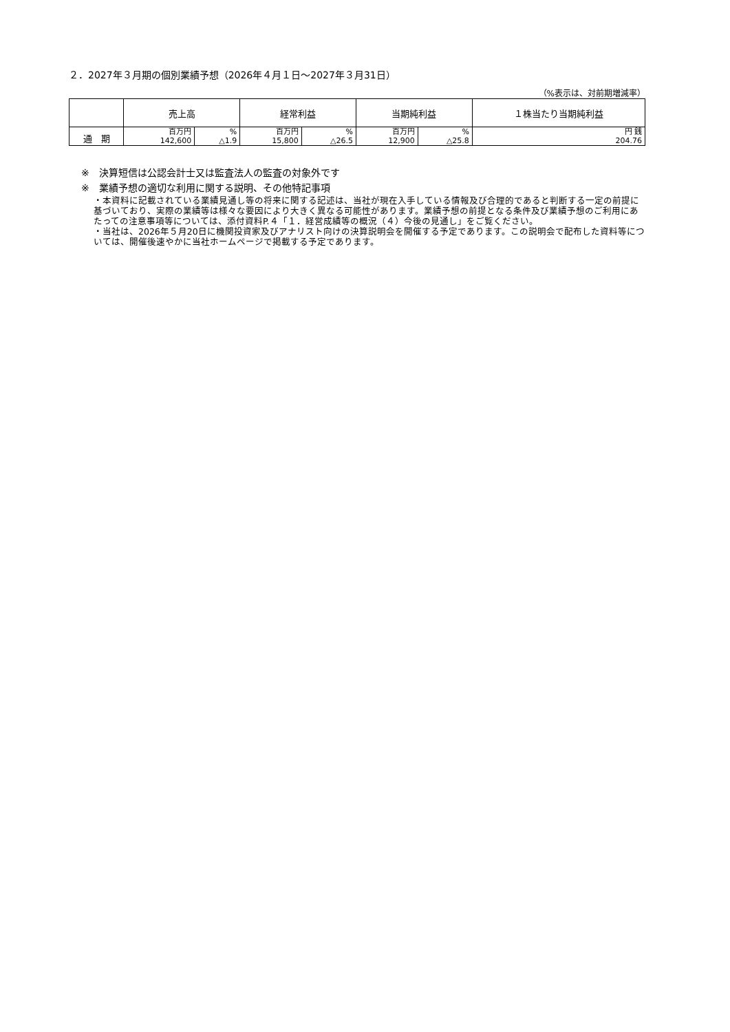２．2027年３月期の個別業績予想（2026年４月１日～2027年３月31日）
（%表示は、対前期増減率）
| | 売上高 | | 経常利益 | | 当期純利益 | | １株当たり当期純利益 |
| --- | --- | --- | --- | --- | --- | --- | --- |
| 通 期 | 百万円 142,600 | % △1.9 | 百万円 15,800 | % △26.5 | 百万円 12,900 | % △25.8 | 円 銭 204.76 |
※　決算短信は公認会計士又は監査法人の監査の対象外です
※　業績予想の適切な利用に関する説明、その他特記事項
・本資料に記載されている業績見通し等の将来に関する記述は、当社が現在入手している情報及び合理的であると判断する一定の前提に基づいており、実際の業績等は様々な要因により大きく異なる可能性があります。業績予想の前提となる条件及び業績予想のご利用にあたっての注意事項等については、添付資料P.４「１．経営成績等の概況（４）今後の見通し」をご覧ください。
・当社は、2026年５月20日に機関投資家及びアナリスト向けの決算説明会を開催する予定であります。この説明会で配布した資料等については、開催後速やかに当社ホームページで掲載する予定であります。